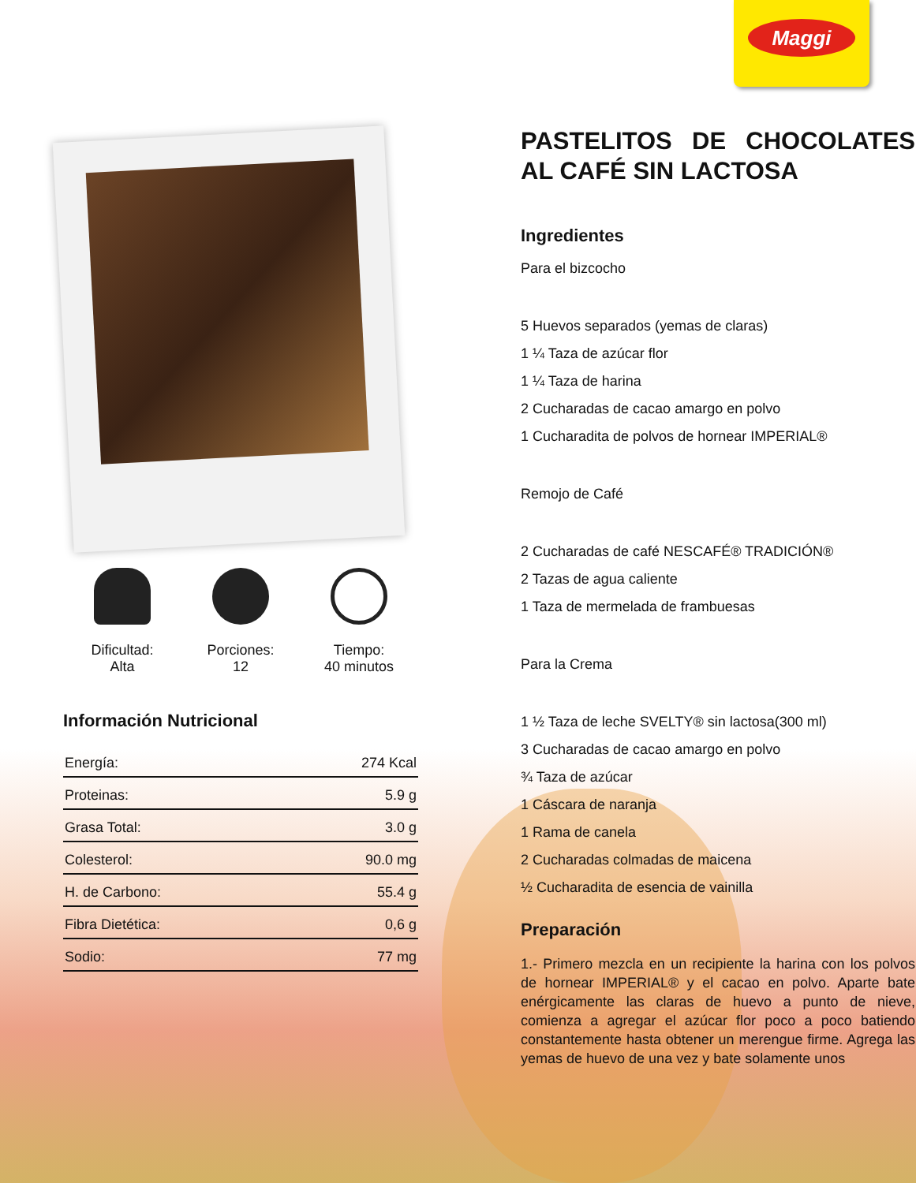Maggi
Dificultad:
Alta
Porciones:
12
Tiempo:
40 minutos
Información Nutricional
| Energía: | 274 Kcal |
| Proteinas: | 5.9 g |
| Grasa Total: | 3.0 g |
| Colesterol: | 90.0 mg |
| H. de Carbono: | 55.4 g |
| Fibra Dietética: | 0,6 g |
| Sodio: | 77 mg |
PASTELITOS DE CHOCOLATES AL CAFÉ SIN LACTOSA
Ingredientes
Para el bizcocho
5 Huevos separados (yemas de claras)
1 ¼ Taza de azúcar flor
1 ¼ Taza de harina
2 Cucharadas de cacao amargo en polvo
1 Cucharadita de polvos de hornear IMPERIAL®
Remojo de Café
2 Cucharadas de café NESCAFÉ® TRADICIÓN®
2 Tazas de agua caliente
1 Taza de mermelada de frambuesas
Para la Crema
1 ½ Taza de leche SVELTY® sin lactosa(300 ml)
3 Cucharadas de cacao amargo en polvo
¾ Taza de azúcar
1 Cáscara de naranja
1 Rama de canela
2 Cucharadas colmadas de maicena
½ Cucharadita de esencia de vainilla
Preparación
1.- Primero mezcla en un recipiente la harina con los polvos de hornear IMPERIAL® y el cacao en polvo. Aparte bate enérgicamente las claras de huevo a punto de nieve, comienza a agregar el azúcar flor poco a poco batiendo constantemente hasta obtener un merengue firme. Agrega las yemas de huevo de una vez y bate solamente unos